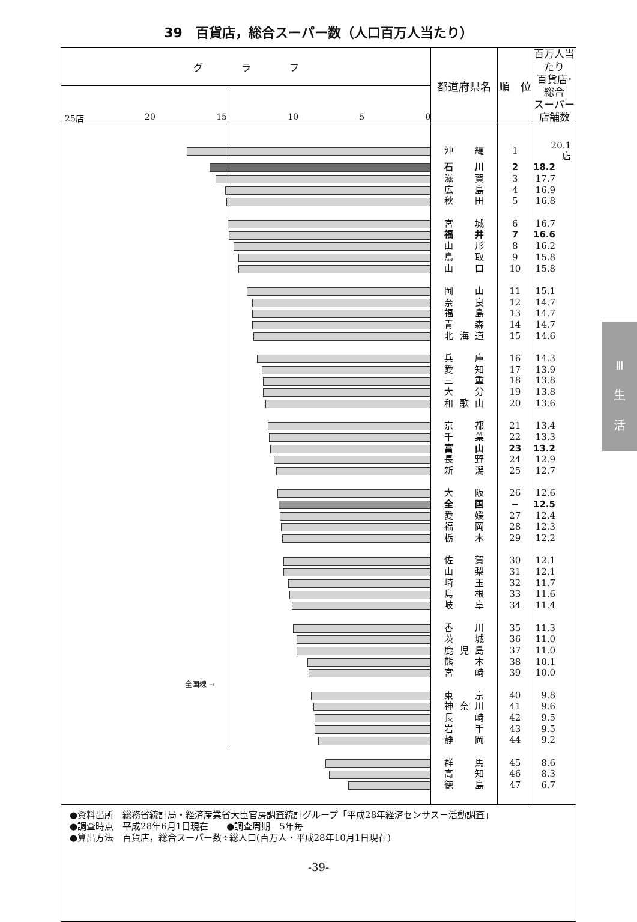39　百貨店，総合スーパー数（人口百万人当たり）
| グ ラ フ | 都道府県名 | 順 位 | 百万人当たり 百貨店･総合 スーパー店舗数 |
| 25店 20 15 10 5 0 | | | |
| | 沖 縄 | 1 | 20.1 店 |
| | 石 川 | 2 | 18.2 |
| | 滋 賀 | 3 | 17.7 |
| | 広 島 | 4 | 16.9 |
| | 秋 田 | 5 | 16.8 |
| | 宮 城 | 6 | 16.7 |
| | 福 井 | 7 | 16.6 |
| | 山 形 | 8 | 16.2 |
| | 鳥 取 | 9 | 15.8 |
| | 山 口 | 10 | 15.8 |
| | 岡 山 | 11 | 15.1 |
| | 奈 良 | 12 | 14.7 |
| | 福 島 | 13 | 14.7 |
| | 青 森 | 14 | 14.7 |
| | 北 海 道 | 15 | 14.6 |
| | 兵 庫 | 16 | 14.3 |
| | 愛 知 | 17 | 13.9 |
| | 三 重 | 18 | 13.8 |
| | 大 分 | 19 | 13.8 |
| | 和 歌 山 | 20 | 13.6 |
| | 京 都 | 21 | 13.4 |
| | 千 葉 | 22 | 13.3 |
| | 富 山 | 23 | 13.2 |
| | 長 野 | 24 | 12.9 |
| | 新 潟 | 25 | 12.7 |
| | 大 阪 | 26 | 12.6 |
| | 全 国 | − | 12.5 |
| | 愛 媛 | 27 | 12.4 |
| | 福 岡 | 28 | 12.3 |
| | 栃 木 | 29 | 12.2 |
| | 佐 賀 | 30 | 12.1 |
| | 山 梨 | 31 | 12.1 |
| | 埼 玉 | 32 | 11.7 |
| | 島 根 | 33 | 11.6 |
| | 岐 阜 | 34 | 11.4 |
| | 香 川 | 35 | 11.3 |
| | 茨 城 | 36 | 11.0 |
| | 鹿 児 島 | 37 | 11.0 |
| | 熊 本 | 38 | 10.1 |
| | 宮 崎 | 39 | 10.0 |
| 全国線 → | | | |
| | 東 京 | 40 | 9.8 |
| | 神 奈 川 | 41 | 9.6 |
| | 長 崎 | 42 | 9.5 |
| | 岩 手 | 43 | 9.5 |
| | 静 岡 | 44 | 9.2 |
| | 群 馬 | 45 | 8.6 |
| | 高 知 | 46 | 8.3 |
| | 徳 島 | 47 | 6.7 |
●資料出所　総務省統計局・経済産業省大臣官房調査統計グループ「平成28年経済センサス－活動調査」
●調査時点　平成28年6月1日現在　　●調査周期　5年毎
●算出方法　百貨店，総合スーパー数÷総人口(百万人・平成28年10月1日現在)
Ⅲ
生
活
-39-